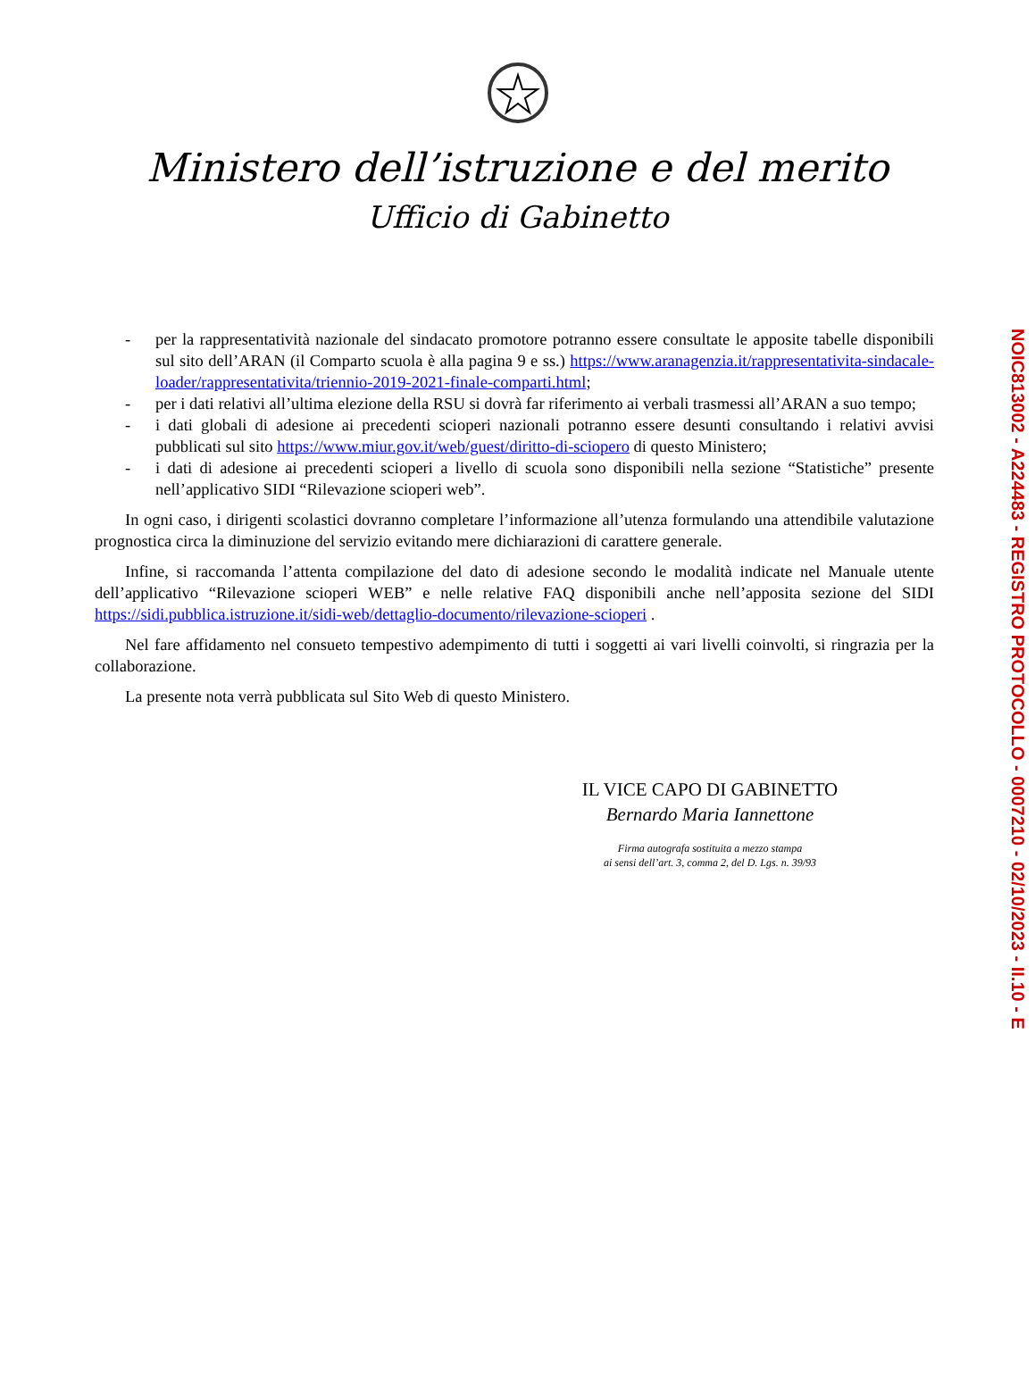Ministero dell’istruzione e del merito
Ufficio di Gabinetto
- per la rappresentatività nazionale del sindacato promotore potranno essere consultate le apposite tabelle disponibili sul sito dell’ARAN (il Comparto scuola è alla pagina 9 e ss.) https://www.aranagenzia.it/rappresentativita-sindacale-loader/rappresentativita/triennio-2019-2021-finale-comparti.html;
- per i dati relativi all’ultima elezione della RSU si dovrà far riferimento ai verbali trasmessi all’ARAN a suo tempo;
- i dati globali di adesione ai precedenti scioperi nazionali potranno essere desunti consultando i relativi avvisi pubblicati sul sito https://www.miur.gov.it/web/guest/diritto-di-sciopero di questo Ministero;
- i dati di adesione ai precedenti scioperi a livello di scuola sono disponibili nella sezione “Statistiche” presente nell’applicativo SIDI “Rilevazione scioperi web”.
In ogni caso, i dirigenti scolastici dovranno completare l’informazione all’utenza formulando una attendibile valutazione prognostica circa la diminuzione del servizio evitando mere dichiarazioni di carattere generale.
Infine, si raccomanda l’attenta compilazione del dato di adesione secondo le modalità indicate nel Manuale utente dell’applicativo “Rilevazione scioperi WEB” e nelle relative FAQ disponibili anche nell’apposita sezione del SIDI https://sidi.pubblica.istruzione.it/sidi-web/dettaglio-documento/rilevazione-scioperi .
Nel fare affidamento nel consueto tempestivo adempimento di tutti i soggetti ai vari livelli coinvolti, si ringrazia per la collaborazione.
La presente nota verrà pubblicata sul Sito Web di questo Ministero.
IL VICE CAPO DI GABINETTO
Bernardo Maria Iannettone
Firma autografa sostituita a mezzo stampa
ai sensi dell’art. 3, comma 2, del D. Lgs. n. 39/93
NOIC813002 - A224483 - REGISTRO PROTOCOLLO - 0007210 - 02/10/2023 - II.10 - E